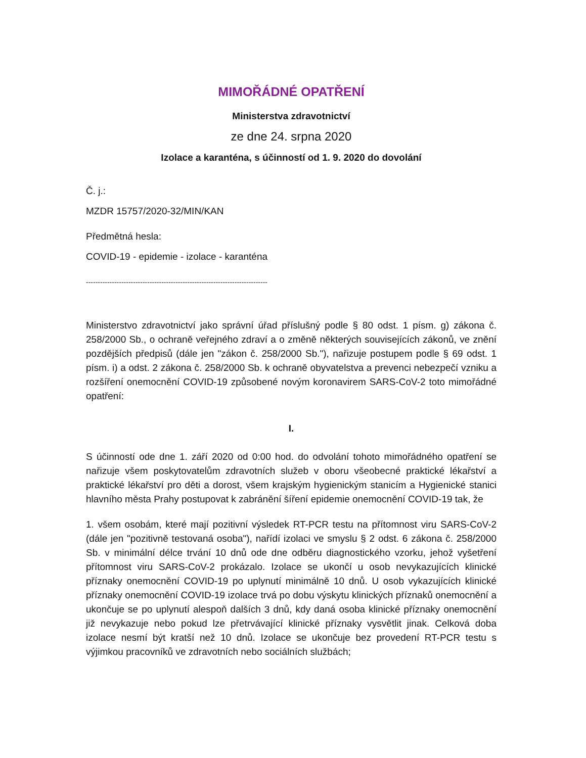MIMOŘÁDNÉ OPATŘENÍ
Ministerstva zdravotnictví
ze dne 24. srpna 2020
Izolace a karanténa, s účinností od 1. 9. 2020 do dovolání
Č. j.:
MZDR 15757/2020-32/MIN/KAN
Předmětná hesla:
COVID-19 - epidemie - izolace - karanténa
-----------------------------------------------------------------------------
Ministerstvo zdravotnictví jako správní úřad příslušný podle § 80 odst. 1 písm. g) zákona č. 258/2000 Sb., o ochraně veřejného zdraví a o změně některých souvisejících zákonů, ve znění pozdějších předpisů (dále jen "zákon č. 258/2000 Sb."), nařizuje postupem podle § 69 odst. 1 písm. i) a odst. 2 zákona č. 258/2000 Sb. k ochraně obyvatelstva a prevenci nebezpečí vzniku a rozšíření onemocnění COVID-19 způsobené novým koronavirem SARS-CoV-2 toto mimořádné opatření:
I.
S účinností ode dne 1. září 2020 od 0:00 hod. do odvolání tohoto mimořádného opatření se nařizuje všem poskytovatelům zdravotních služeb v oboru všeobecné praktické lékařství a praktické lékařství pro děti a dorost, všem krajským hygienickým stanicím a Hygienické stanici hlavního města Prahy postupovat k zabránění šíření epidemie onemocnění COVID-19 tak, že
1. všem osobám, které mají pozitivní výsledek RT-PCR testu na přítomnost viru SARS-CoV-2 (dále jen "pozitivně testovaná osoba"), nařídí izolaci ve smyslu § 2 odst. 6 zákona č. 258/2000 Sb. v minimální délce trvání 10 dnů ode dne odběru diagnostického vzorku, jehož vyšetření přítomnost viru SARS-CoV-2 prokázalo. Izolace se ukončí u osob nevykazujících klinické příznaky onemocnění COVID-19 po uplynutí minimálně 10 dnů. U osob vykazujících klinické příznaky onemocnění COVID-19 izolace trvá po dobu výskytu klinických příznaků onemocnění a ukončuje se po uplynutí alespoň dalších 3 dnů, kdy daná osoba klinické příznaky onemocnění již nevykazuje nebo pokud lze přetrvávající klinické příznaky vysvětlit jinak. Celková doba izolace nesmí být kratší než 10 dnů. Izolace se ukončuje bez provedení RT-PCR testu s výjimkou pracovníků ve zdravotních nebo sociálních službách;